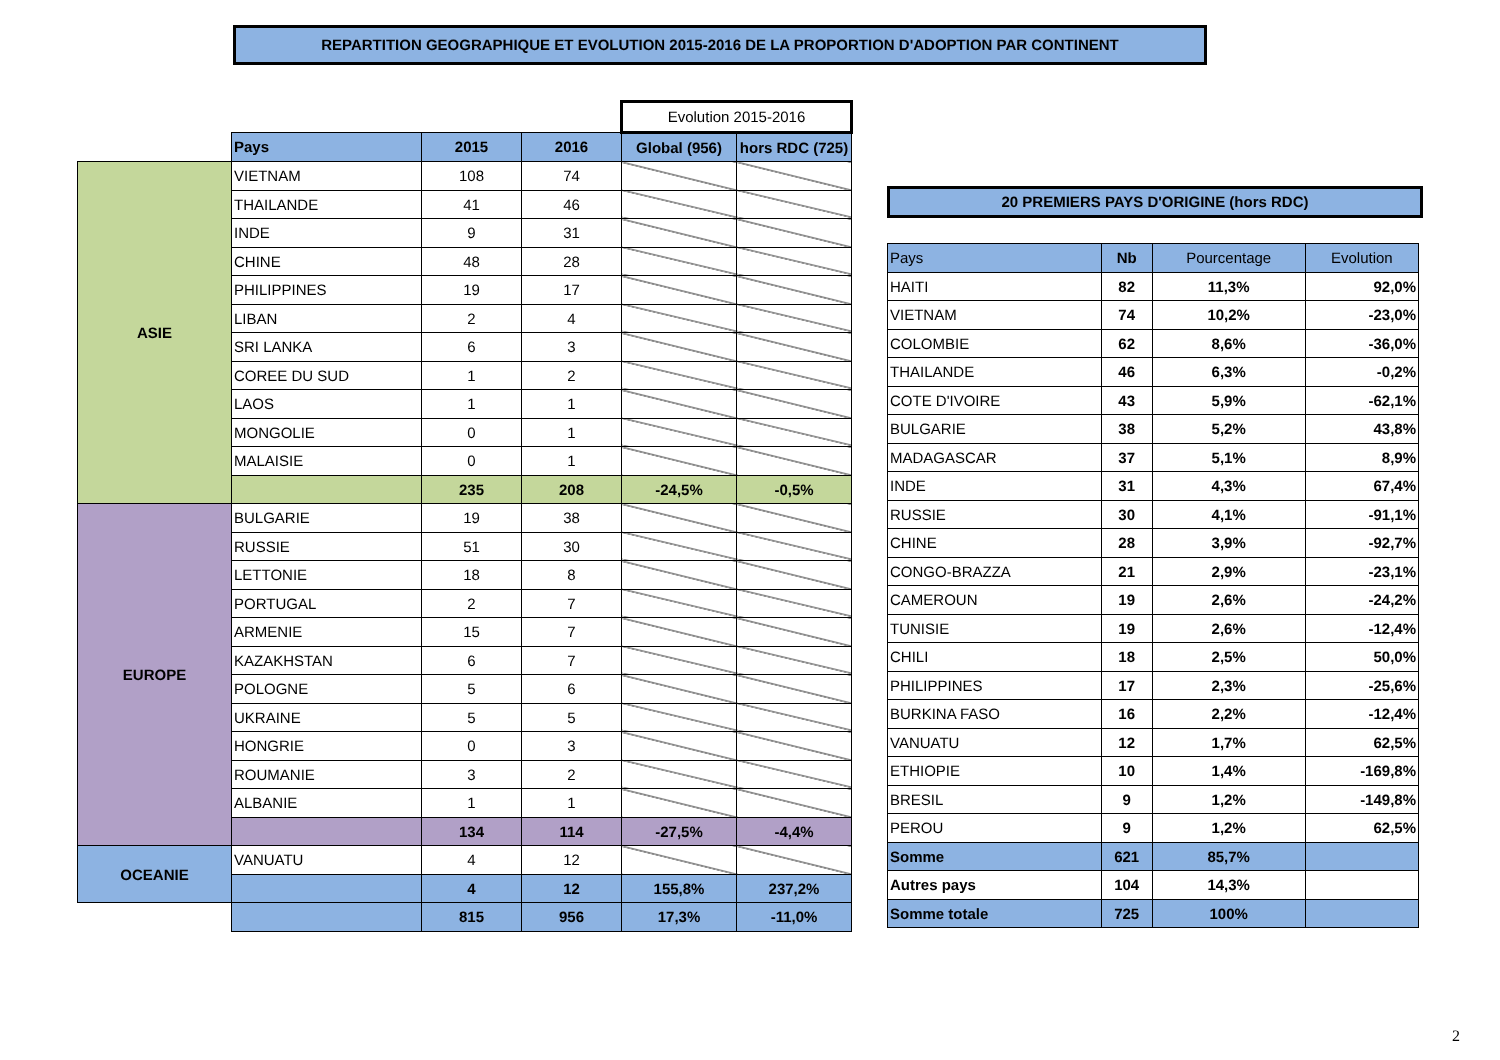REPARTITION GEOGRAPHIQUE ET EVOLUTION 2015-2016 DE LA PROPORTION D'ADOPTION PAR CONTINENT
| | | | | Evolution 2015-2016 | |
| | Pays | 2015 | 2016 | Global (956) | hors RDC (725) |
| ASIE | VIETNAM | 108 | 74 | | |
| | THAILANDE | 41 | 46 | | |
| | INDE | 9 | 31 | | |
| | CHINE | 48 | 28 | | |
| | PHILIPPINES | 19 | 17 | | |
| | LIBAN | 2 | 4 | | |
| | SRI LANKA | 6 | 3 | | |
| | COREE DU SUD | 1 | 2 | | |
| | LAOS | 1 | 1 | | |
| | MONGOLIE | 0 | 1 | | |
| | MALAISIE | 0 | 1 | | |
| | | 235 | 208 | -24,5% | -0,5% |
| EUROPE | BULGARIE | 19 | 38 | | |
| | RUSSIE | 51 | 30 | | |
| | LETTONIE | 18 | 8 | | |
| | PORTUGAL | 2 | 7 | | |
| | ARMENIE | 15 | 7 | | |
| | KAZAKHSTAN | 6 | 7 | | |
| | POLOGNE | 5 | 6 | | |
| | UKRAINE | 5 | 5 | | |
| | HONGRIE | 0 | 3 | | |
| | ROUMANIE | 3 | 2 | | |
| | ALBANIE | 1 | 1 | | |
| | | 134 | 114 | -27,5% | -4,4% |
| OCEANIE | VANUATU | 4 | 12 | | |
| | | 4 | 12 | 155,8% | 237,2% |
| | | 815 | 956 | 17,3% | -11,0% |
20 PREMIERS PAYS D'ORIGINE (hors RDC)
| Pays | Nb | Pourcentage | Evolution |
| --- | --- | --- | --- |
| HAITI | 82 | 11,3% | 92,0% |
| VIETNAM | 74 | 10,2% | -23,0% |
| COLOMBIE | 62 | 8,6% | -36,0% |
| THAILANDE | 46 | 6,3% | -0,2% |
| COTE D'IVOIRE | 43 | 5,9% | -62,1% |
| BULGARIE | 38 | 5,2% | 43,8% |
| MADAGASCAR | 37 | 5,1% | 8,9% |
| INDE | 31 | 4,3% | 67,4% |
| RUSSIE | 30 | 4,1% | -91,1% |
| CHINE | 28 | 3,9% | -92,7% |
| CONGO-BRAZZA | 21 | 2,9% | -23,1% |
| CAMEROUN | 19 | 2,6% | -24,2% |
| TUNISIE | 19 | 2,6% | -12,4% |
| CHILI | 18 | 2,5% | 50,0% |
| PHILIPPINES | 17 | 2,3% | -25,6% |
| BURKINA FASO | 16 | 2,2% | -12,4% |
| VANUATU | 12 | 1,7% | 62,5% |
| ETHIOPIE | 10 | 1,4% | -169,8% |
| BRESIL | 9 | 1,2% | -149,8% |
| PEROU | 9 | 1,2% | 62,5% |
| Somme | 621 | 85,7% | |
| Autres pays | 104 | 14,3% | |
| Somme totale | 725 | 100% | |
2